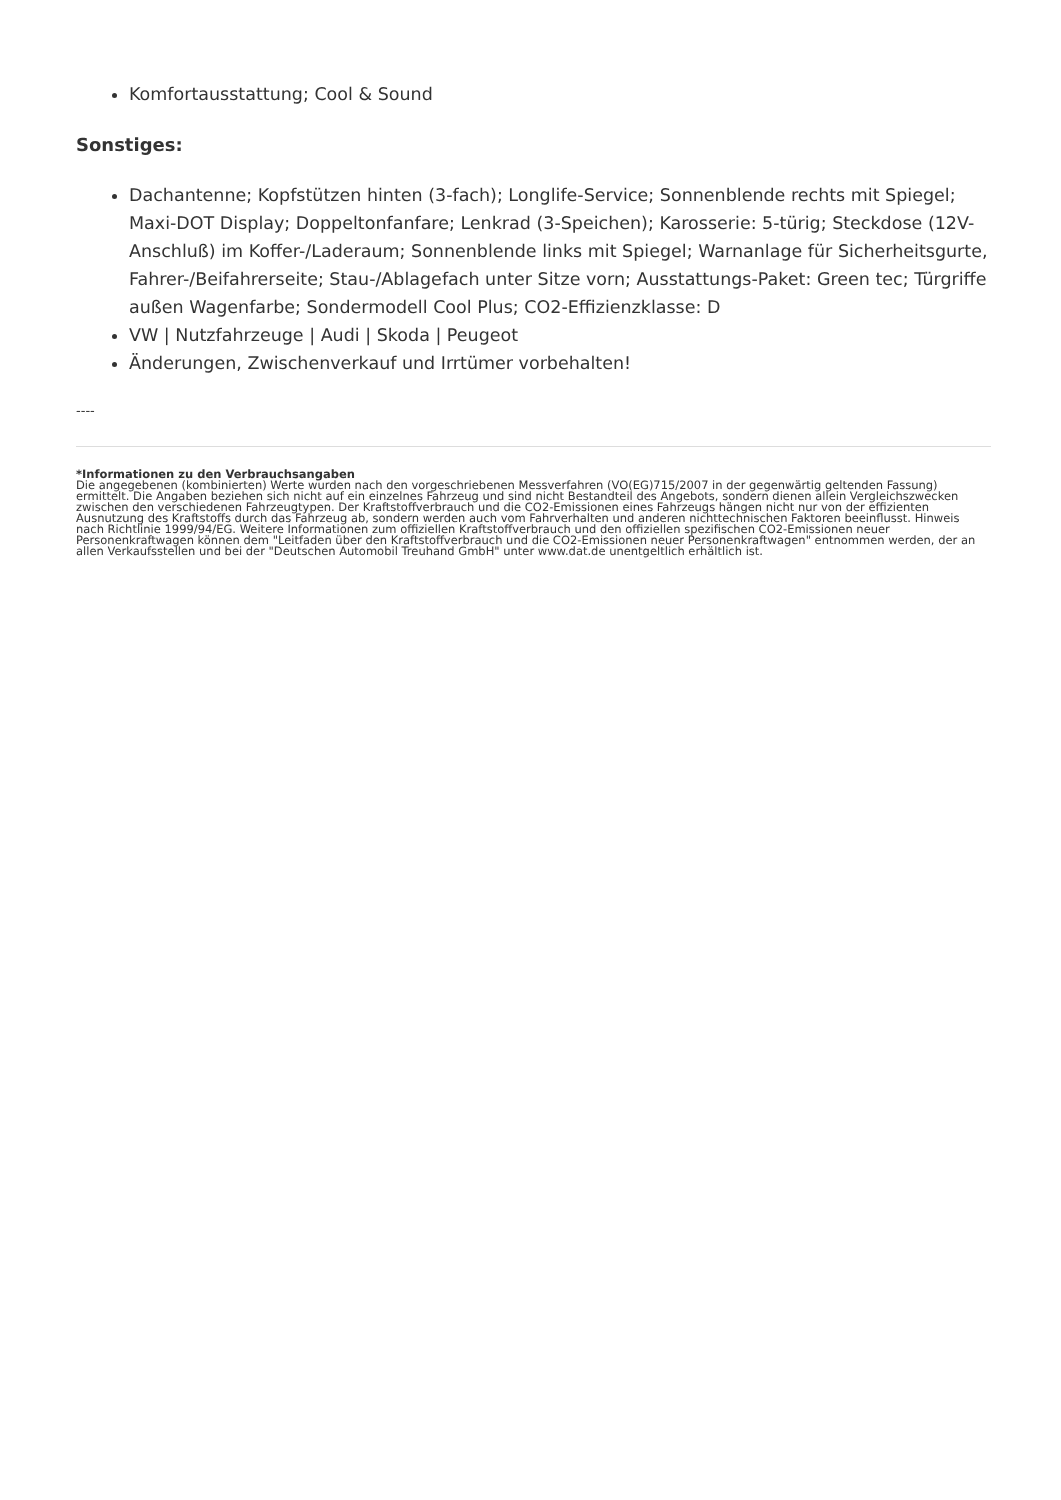Komfortausstattung; Cool & Sound
Sonstiges:
Dachantenne; Kopfstützen hinten (3-fach); Longlife-Service; Sonnenblende rechts mit Spiegel; Maxi-DOT Display; Doppeltonfanfare; Lenkrad (3-Speichen); Karosserie: 5-türig; Steckdose (12V-Anschluß) im Koffer-/Laderaum; Sonnenblende links mit Spiegel; Warnanlage für Sicherheitsgurte, Fahrer-/Beifahrerseite; Stau-/Ablagefach unter Sitze vorn; Ausstattungs-Paket: Green tec; Türgriffe außen Wagenfarbe; Sondermodell Cool Plus; CO2-Effizienzklasse: D
VW | Nutzfahrzeuge | Audi | Skoda | Peugeot
Änderungen, Zwischenverkauf und Irrtümer vorbehalten!
----
*Informationen zu den Verbrauchsangaben
Die angegebenen (kombinierten) Werte wurden nach den vorgeschriebenen Messverfahren (VO(EG)715/2007 in der gegenwärtig geltenden Fassung) ermittelt. Die Angaben beziehen sich nicht auf ein einzelnes Fahrzeug und sind nicht Bestandteil des Angebots, sondern dienen allein Vergleichszwecken zwischen den verschiedenen Fahrzeugtypen. Der Kraftstoffverbrauch und die CO2-Emissionen eines Fahrzeugs hängen nicht nur von der effizienten Ausnutzung des Kraftstoffs durch das Fahrzeug ab, sondern werden auch vom Fahrverhalten und anderen nichttechnischen Faktoren beeinflusst. Hinweis nach Richtlinie 1999/94/EG. Weitere Informationen zum offiziellen Kraftstoffverbrauch und den offiziellen spezifischen CO2-Emissionen neuer Personenkraftwagen können dem "Leitfaden über den Kraftstoffverbrauch und die CO2-Emissionen neuer Personenkraftwagen" entnommen werden, der an allen Verkaufsstellen und bei der "Deutschen Automobil Treuhand GmbH" unter www.dat.de unentgeltlich erhältlich ist.